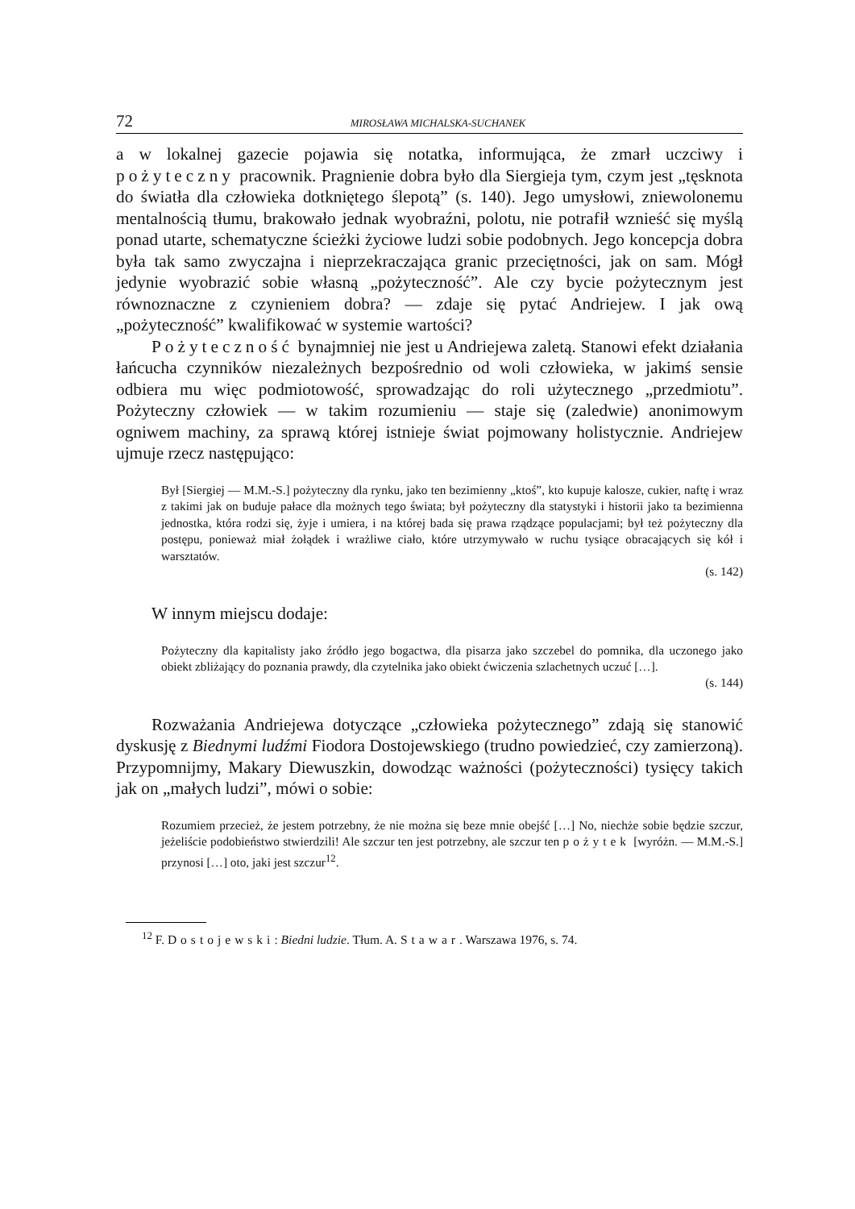72 MIROSŁAWA MICHALSKA-SUCHANEK
a w lokalnej gazecie pojawia się notatka, informująca, że zmarł uczciwy i pożyteczny pracownik. Pragnienie dobra było dla Siergieja tym, czym jest „tęsknota do światła dla człowieka dotkniętego ślepotą” (s. 140). Jego umysłowi, zniewolonemu mentalnością tłumu, brakowało jednak wyobraźni, polotu, nie potrafił wznieść się myślą ponad utarte, schematyczne ścieżki życiowe ludzi sobie podobnych. Jego koncepcja dobra była tak samo zwyczajna i nieprzekraczająca granic przeciętności, jak on sam. Mógł jedynie wyobrazić sobie własną „pożyteczność”. Ale czy bycie pożytecznym jest równoznaczne z czynieniem dobra? — zdaje się pytać Andriejew. I jak ową „pożyteczność” kwalifikować w systemie wartości?
Pożyteczność bynajmniej nie jest u Andriejewa zaletą. Stanowi efekt działania łańcucha czynników niezależnych bezpośrednio od woli człowieka, w jakimś sensie odbiera mu więc podmiotowość, sprowadzając do roli użytecznego „przedmiotu”. Pożyteczny człowiek — w takim rozumieniu — staje się (zaledwie) anonimowym ogniwem machiny, za sprawą której istnieje świat pojmowany holistycznie. Andriejew ujmuje rzecz następująco:
Był [Siergiej — M.M.-S.] pożyteczny dla rynku, jako ten bezimienny „ktoś”, kto kupuje kalosze, cukier, naftę i wraz z takimi jak on buduje pałace dla możnych tego świata; był pożyteczny dla statystyki i historii jako ta bezimienna jednostka, która rodzi się, żyje i umiera, i na której bada się prawa rządzące populacjami; był też pożyteczny dla postępu, ponieważ miał żołądek i wrażliwe ciało, które utrzymywało w ruchu tysiące obracających się kół i warsztatów.
(s. 142)
W innym miejscu dodaje:
Pożyteczny dla kapitalisty jako źródło jego bogactwa, dla pisarza jako szczebel do pomnika, dla uczonego jako obiekt zbliżający do poznania prawdy, dla czytelnika jako obiekt ćwiczenia szlachetnych uczuć […].
(s. 144)
Rozważania Andriejewa dotyczące „człowieka pożytecznego” zdają się stanowić dyskusję z Biednymi ludźmi Fiodora Dostojewskiego (trudno powiedzieć, czy zamierzoną). Przypomnijmy, Makary Diewuszkin, dowodząc ważności (pożyteczności) tysięcy takich jak on „małych ludzi”, mówi o sobie:
Rozumiem przecież, że jestem potrzebny, że nie można się beze mnie obejść […] No, niechże sobie będzie szczur, jeżeliście podobieństwo stwierdzili! Ale szczur ten jest potrzebny, ale szczur ten pożytek [wyróżn. — M.M.-S.] przynosi […] oto, jaki jest szczur<sup>12</sup>.
<sup>12</sup> F. Dostojewski: Biedni ludzie. Tłum. A. Stawar. Warszawa 1976, s. 74.